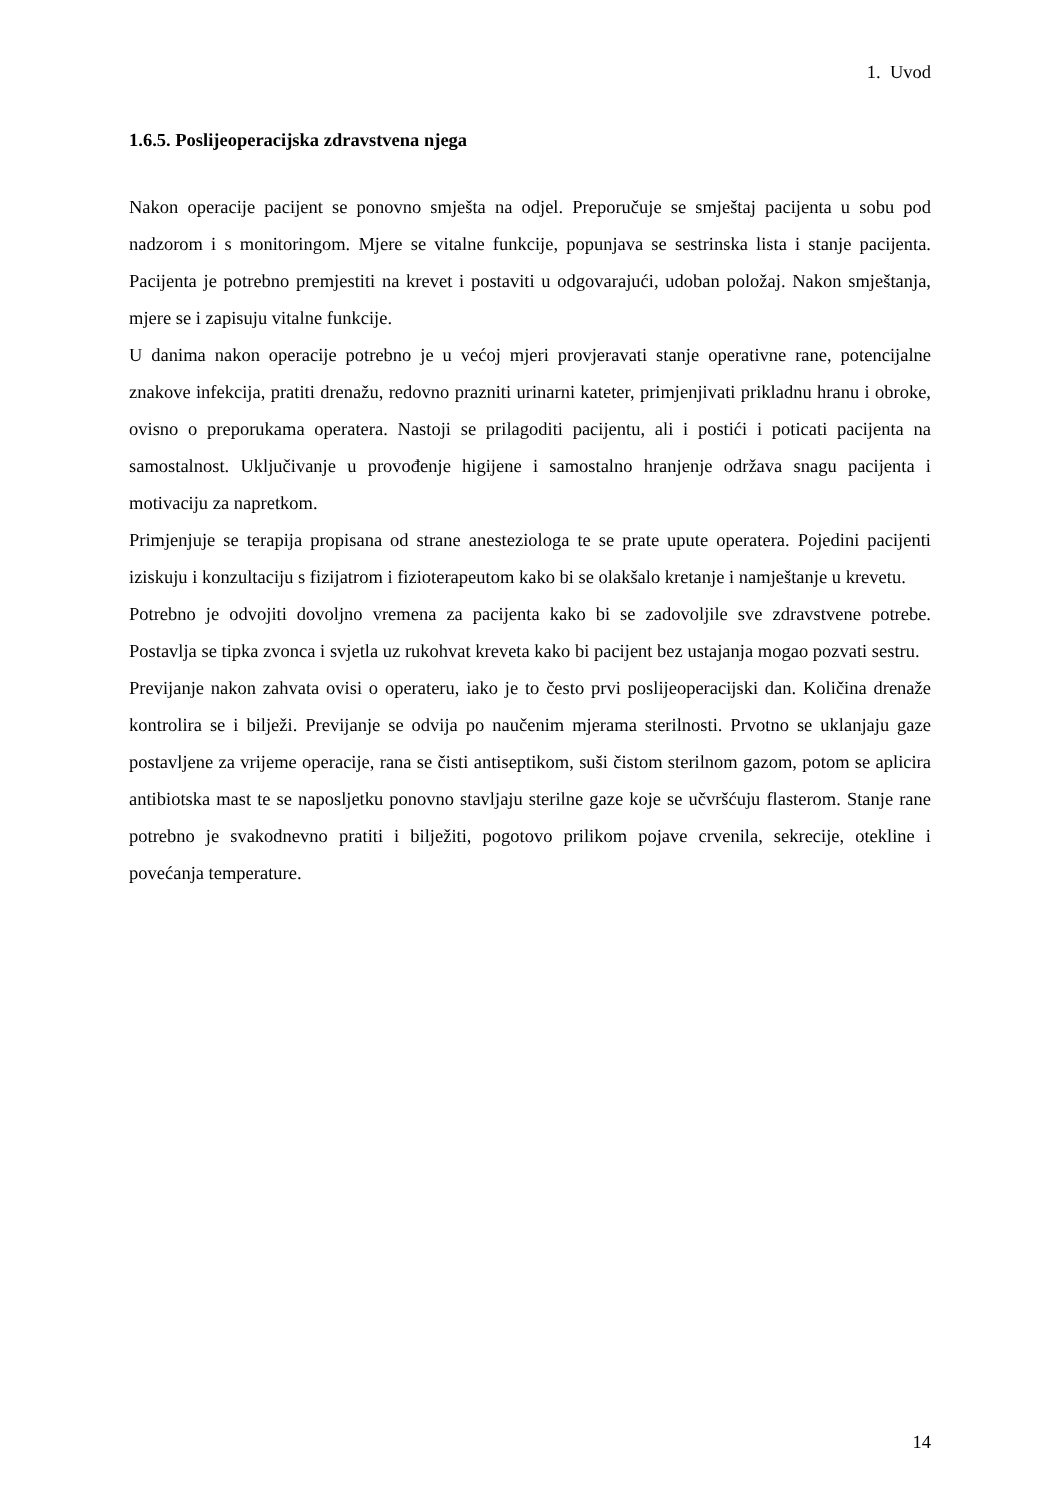1. Uvod
1.6.5. Poslijeoperacijska zdravstvena njega
Nakon operacije pacijent se ponovno smješta na odjel. Preporučuje se smještaj pacijenta u sobu pod nadzorom i s monitoringom. Mjere se vitalne funkcije, popunjava se sestrinska lista i stanje pacijenta. Pacijenta je potrebno premjestiti na krevet i postaviti u odgovarajući, udoban položaj. Nakon smještanja, mjere se i zapisuju vitalne funkcije.
U danima nakon operacije potrebno je u većoj mjeri provjeravati stanje operativne rane, potencijalne znakove infekcija, pratiti drenažu, redovno prazniti urinarni kateter, primjenjivati prikladnu hranu i obroke, ovisno o preporukama operatera. Nastoji se prilagoditi pacijentu, ali i postići i poticati pacijenta na samostalnost. Uključivanje u provođenje higijene i samostalno hranjenje održava snagu pacijenta i motivaciju za napretkom.
Primjenjuje se terapija propisana od strane anesteziologa te se prate upute operatera. Pojedini pacijenti iziskuju i konzultaciju s fizijatrom i fizioterapeutom kako bi se olakšalo kretanje i namještanje u krevetu.
Potrebno je odvojiti dovoljno vremena za pacijenta kako bi se zadovoljile sve zdravstvene potrebe. Postavlja se tipka zvonca i svjetla uz rukohvat kreveta kako bi pacijent bez ustajanja mogao pozvati sestru.
Previjanje nakon zahvata ovisi o operateru, iako je to često prvi poslijeoperacijski dan. Količina drenaže kontrolira se i bilježi. Previjanje se odvija po naučenim mjerama sterilnosti. Prvotno se uklanjaju gaze postavljene za vrijeme operacije, rana se čisti antiseptikom, suši čistom sterilnom gazom, potom se aplicira antibiotska mast te se naposljetku ponovno stavljaju sterilne gaze koje se učvršćuju flasterom. Stanje rane potrebno je svakodnevno pratiti i bilježiti, pogotovo prilikom pojave crvenila, sekrecije, otekline i povećanja temperature.
14